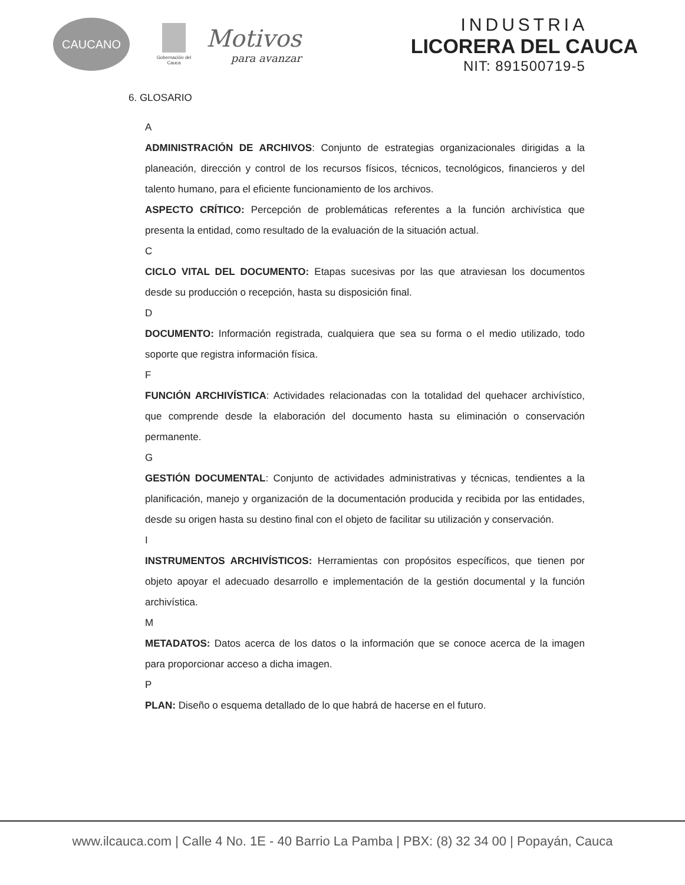CAUCANO
Gobernación del Cauca
Motivos
para avanzar
INDUSTRIA
LICORERA DEL CAUCA
NIT: 891500719-5
6. GLOSARIO
A
ADMINISTRACIÓN DE ARCHIVOS: Conjunto de estrategias organizacionales dirigidas a la planeación, dirección y control de los recursos físicos, técnicos, tecnológicos, financieros y del talento humano, para el eficiente funcionamiento de los archivos.
ASPECTO CRÍTICO: Percepción de problemáticas referentes a la función archivística que presenta la entidad, como resultado de la evaluación de la situación actual.
C
CICLO VITAL DEL DOCUMENTO: Etapas sucesivas por las que atraviesan los documentos desde su producción o recepción, hasta su disposición final.
D
DOCUMENTO: Información registrada, cualquiera que sea su forma o el medio utilizado, todo soporte que registra información física.
F
FUNCIÓN ARCHIVÍSTICA: Actividades relacionadas con la totalidad del quehacer archivístico, que comprende desde la elaboración del documento hasta su eliminación o conservación permanente.
G
GESTIÓN DOCUMENTAL: Conjunto de actividades administrativas y técnicas, tendientes a la planificación, manejo y organización de la documentación producida y recibida por las entidades, desde su origen hasta su destino final con el objeto de facilitar su utilización y conservación.
I
INSTRUMENTOS ARCHIVÍSTICOS: Herramientas con propósitos específicos, que tienen por objeto apoyar el adecuado desarrollo e implementación de la gestión documental y la función archivística.
M
METADATOS: Datos acerca de los datos o la información que se conoce acerca de la imagen para proporcionar acceso a dicha imagen.
P
PLAN: Diseño o esquema detallado de lo que habrá de hacerse en el futuro.
www.ilcauca.com | Calle 4 No. 1E - 40 Barrio La Pamba | PBX: (8) 32 34 00 | Popayán, Cauca